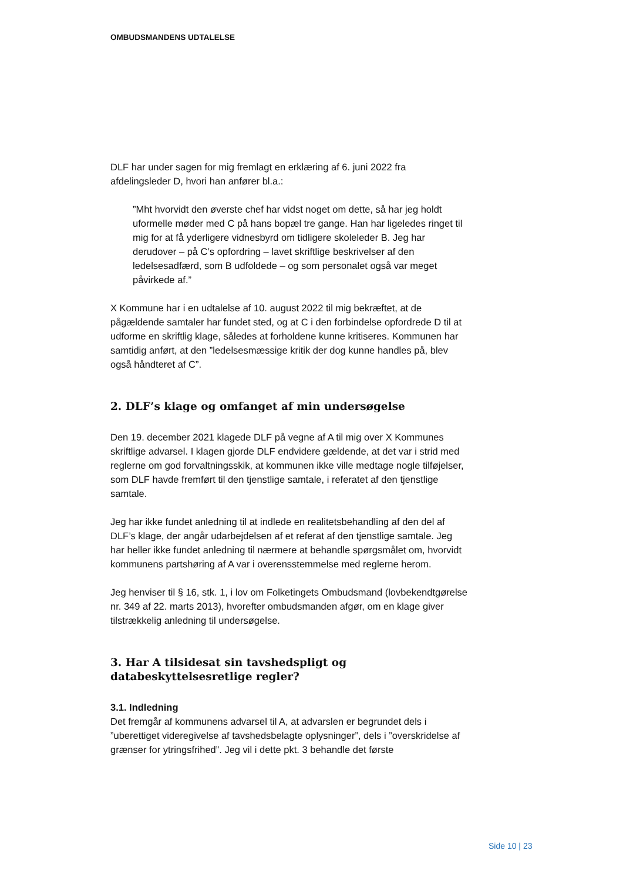OMBUDSMANDENS UDTALELSE
DLF har under sagen for mig fremlagt en erklæring af 6. juni 2022 fra afdelingsleder D, hvori han anfører bl.a.:
”Mht hvorvidt den øverste chef har vidst noget om dette, så har jeg holdt uformelle møder med C på hans bopæl tre gange. Han har ligeledes ringet til mig for at få yderligere vidnesbyrd om tidligere skoleleder B. Jeg har derudover – på C’s opfordring – lavet skriftlige beskrivelser af den ledelsesadfærd, som B udfoldede – og som personalet også var meget påvirkede af.”
X Kommune har i en udtalelse af 10. august 2022 til mig bekræftet, at de pågældende samtaler har fundet sted, og at C i den forbindelse opfordrede D til at udforme en skriftlig klage, således at forholdene kunne kritiseres. Kommunen har samtidig anført, at den ”ledelsesmæssige kritik der dog kunne handles på, blev også håndteret af C”.
2. DLF’s klage og omfanget af min undersøgelse
Den 19. december 2021 klagede DLF på vegne af A til mig over X Kommunes skriftlige advarsel. I klagen gjorde DLF endvidere gældende, at det var i strid med reglerne om god forvaltningsskik, at kommunen ikke ville medtage nogle tilføjelser, som DLF havde fremført til den tjenstlige samtale, i referatet af den tjenstlige samtale.
Jeg har ikke fundet anledning til at indlede en realitetsbehandling af den del af DLF’s klage, der angår udarbejdelsen af et referat af den tjenstlige samtale. Jeg har heller ikke fundet anledning til nærmere at behandle spørgsmålet om, hvorvidt kommunens partshøring af A var i overensstemmelse med reglerne herom.
Jeg henviser til § 16, stk. 1, i lov om Folketingets Ombudsmand (lovbekendtgørelse nr. 349 af 22. marts 2013), hvorefter ombudsmanden afgør, om en klage giver tilstrækkelig anledning til undersøgelse.
3. Har A tilsidesat sin tavshedspligt og databeskyttelsesretlige regler?
3.1. Indledning
Det fremgår af kommunens advarsel til A, at advarslen er begrundet dels i ”uberettiget videregivelse af tavshedsbelagte oplysninger”, dels i ”overskridelse af grænser for ytringsfrihed”. Jeg vil i dette pkt. 3 behandle det første
Side 10 | 23